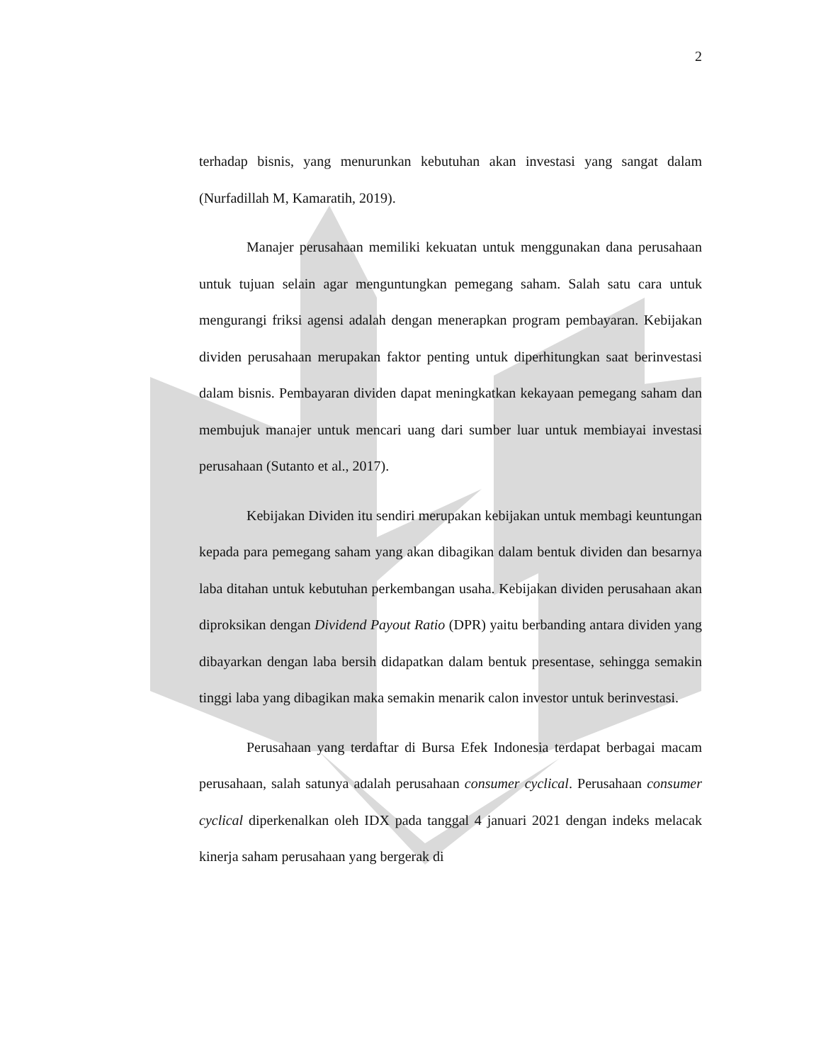2
terhadap bisnis, yang menurunkan kebutuhan akan investasi yang sangat dalam (Nurfadillah M, Kamaratih, 2019).
Manajer perusahaan memiliki kekuatan untuk menggunakan dana perusahaan untuk tujuan selain agar menguntungkan pemegang saham. Salah satu cara untuk mengurangi friksi agensi adalah dengan menerapkan program pembayaran. Kebijakan dividen perusahaan merupakan faktor penting untuk diperhitungkan saat berinvestasi dalam bisnis. Pembayaran dividen dapat meningkatkan kekayaan pemegang saham dan membujuk manajer untuk mencari uang dari sumber luar untuk membiayai investasi perusahaan (Sutanto et al., 2017).
Kebijakan Dividen itu sendiri merupakan kebijakan untuk membagi keuntungan kepada para pemegang saham yang akan dibagikan dalam bentuk dividen dan besarnya laba ditahan untuk kebutuhan perkembangan usaha. Kebijakan dividen perusahaan akan diproksikan dengan Dividend Payout Ratio (DPR) yaitu berbanding antara dividen yang dibayarkan dengan laba bersih didapatkan dalam bentuk presentase, sehingga semakin tinggi laba yang dibagikan maka semakin menarik calon investor untuk berinvestasi.
Perusahaan yang terdaftar di Bursa Efek Indonesia terdapat berbagai macam perusahaan, salah satunya adalah perusahaan consumer cyclical. Perusahaan consumer cyclical diperkenalkan oleh IDX pada tanggal 4 januari 2021 dengan indeks melacak kinerja saham perusahaan yang bergerak di